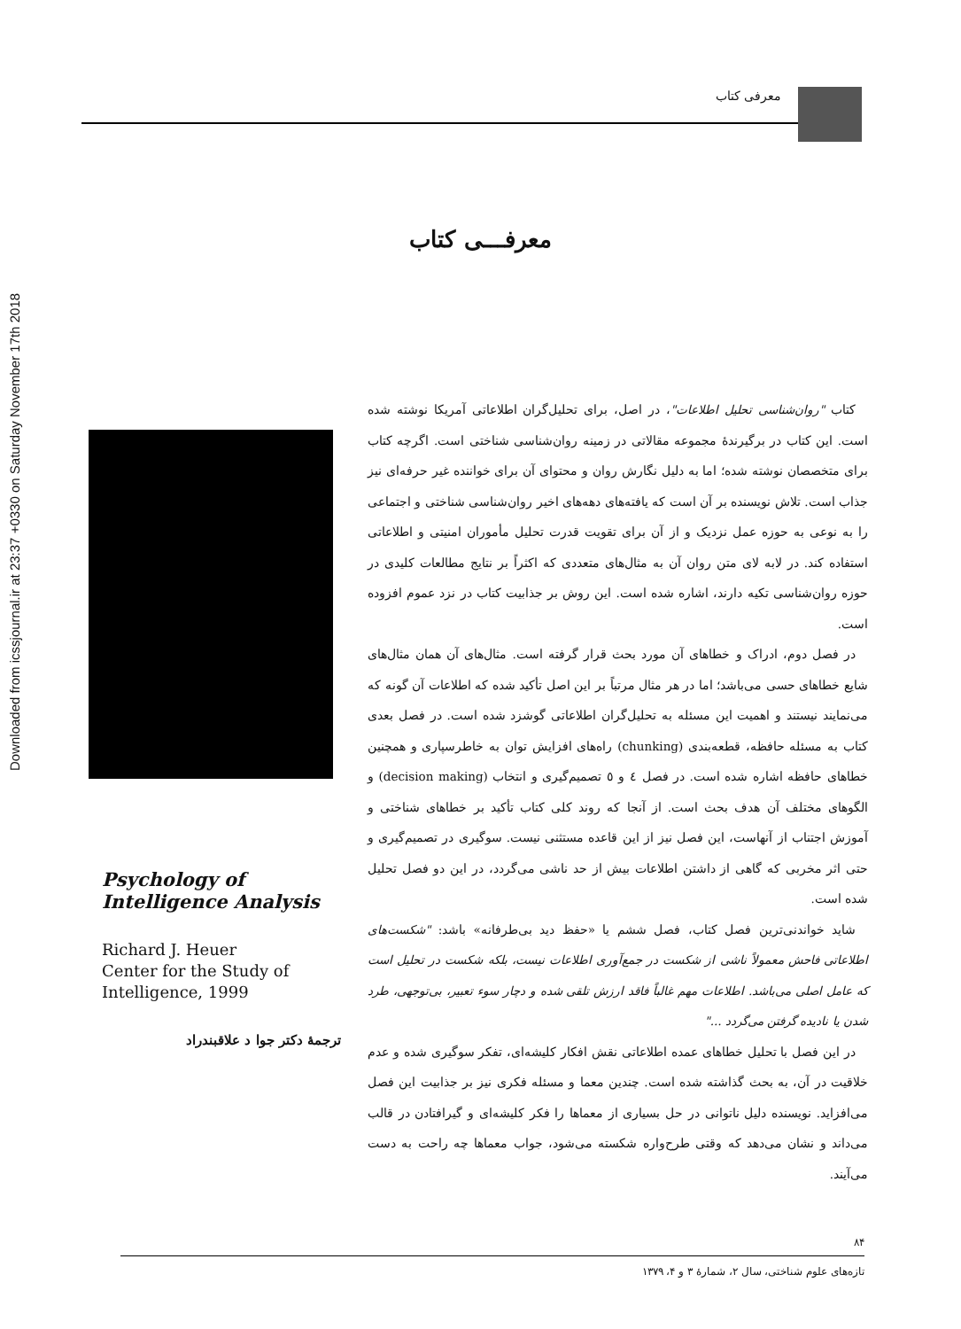Downloaded from icssjournal.ir at 23:37 +0330 on Saturday November 17th 2018
معرفی کتاب
معرفـــی کتاب
Psychology of Intelligence Analysis
Richard J. Heuer
Center for the Study of Intelligence, 1999
ترجمهٔ دکتر جوا د علاقبندراد
کتاب "روان‌شناسی تحلیل اطلاعات"، در اصل، برای تحلیل‌گران اطلاعاتی آمریکا نوشته شده است. این کتاب در برگیرندهٔ مجموعه مقالاتی در زمینه روان‌شناسی شناختی است. اگرچه کتاب برای متخصصان نوشته شده؛ اما به دلیل نگارش روان و محتوای آن برای خواننده غیر حرفه‌ای نیز جذاب است. تلاش نویسنده بر آن است که یافته‌های دهه‌های اخیر روان‌شناسی شناختی و اجتماعی را به نوعی به حوزه عمل نزدیک و از آن برای تقویت قدرت تحلیل مأموران امنیتی و اطلاعاتی استفاده کند. در لابه لای متن روان آن به مثال‌های متعددی که اکثراً بر نتایج مطالعات کلیدی در حوزه روان‌شناسی تکیه دارند، اشاره شده است. این روش بر جذابیت کتاب در نزد عموم افزوده است.
در فصل دوم، ادراک و خطاهای آن مورد بحث قرار گرفته است. مثال‌های آن همان مثال‌های شایع خطاهای حسی می‌باشد؛ اما در هر مثال مرتباً بر این اصل تأکید شده که اطلاعات آن گونه که می‌نمایند نیستند و اهمیت این مسئله به تحلیل‌گران اطلاعاتی گوشزد شده است. در فصل بعدی کتاب به مسئله حافظه، قطعه‌بندی (chunking) راه‌های افزایش توان به خاطرسپاری و همچنین خطاهای حافظه اشاره شده است. در فصل ٤ و ٥ تصمیم‌گیری و انتخاب (decision making) و الگوهای مختلف آن هدف بحث است. از آنجا که روند کلی کتاب تأکید بر خطاهای شناختی و آموزش اجتناب از آنهاست، این فصل نیز از این قاعده مستثنی نیست. سوگیری در تصمیم‌گیری و حتی اثر مخربی که گاهی از داشتن اطلاعات بیش از حد ناشی می‌گردد، در این دو فصل تحلیل شده است.
شاید خواندنی‌ترین فصل کتاب، فصل ششم یا «حفظ دید بی‌طرفانه» باشد: "شکست‌های اطلاعاتی فاحش معمولاً ناشی از شکست در جمع‌آوری اطلاعات نیست، بلکه شکست در تحلیل است که عامل اصلی می‌باشد. اطلاعات مهم غالباً فاقد ارزش تلقی شده و دچار سوء تعبیر، بی‌توجهی، طرد شدن یا نادیده گرفتن می‌گردد ..."
در این فصل با تحلیل خطاهای عمده اطلاعاتی نقش افکار کلیشه‌ای، تفکر سوگیری شده و عدم خلاقیت در آن، به بحث گذاشته شده است. چندین معما و مسئله فکری نیز بر جذابیت این فصل می‌افزاید. نویسنده دلیل ناتوانی در حل بسیاری از معماها را فکر کلیشه‌ای و گیرافتادن در قالب می‌داند و نشان می‌دهد که وقتی طرح‌واره شکسته می‌شود، جواب معماها چه راحت به دست می‌آیند.
۸۴
تازه‌های علوم شناختی، سال ۲، شمارهٔ ۳ و ۴، ۱۳۷۹